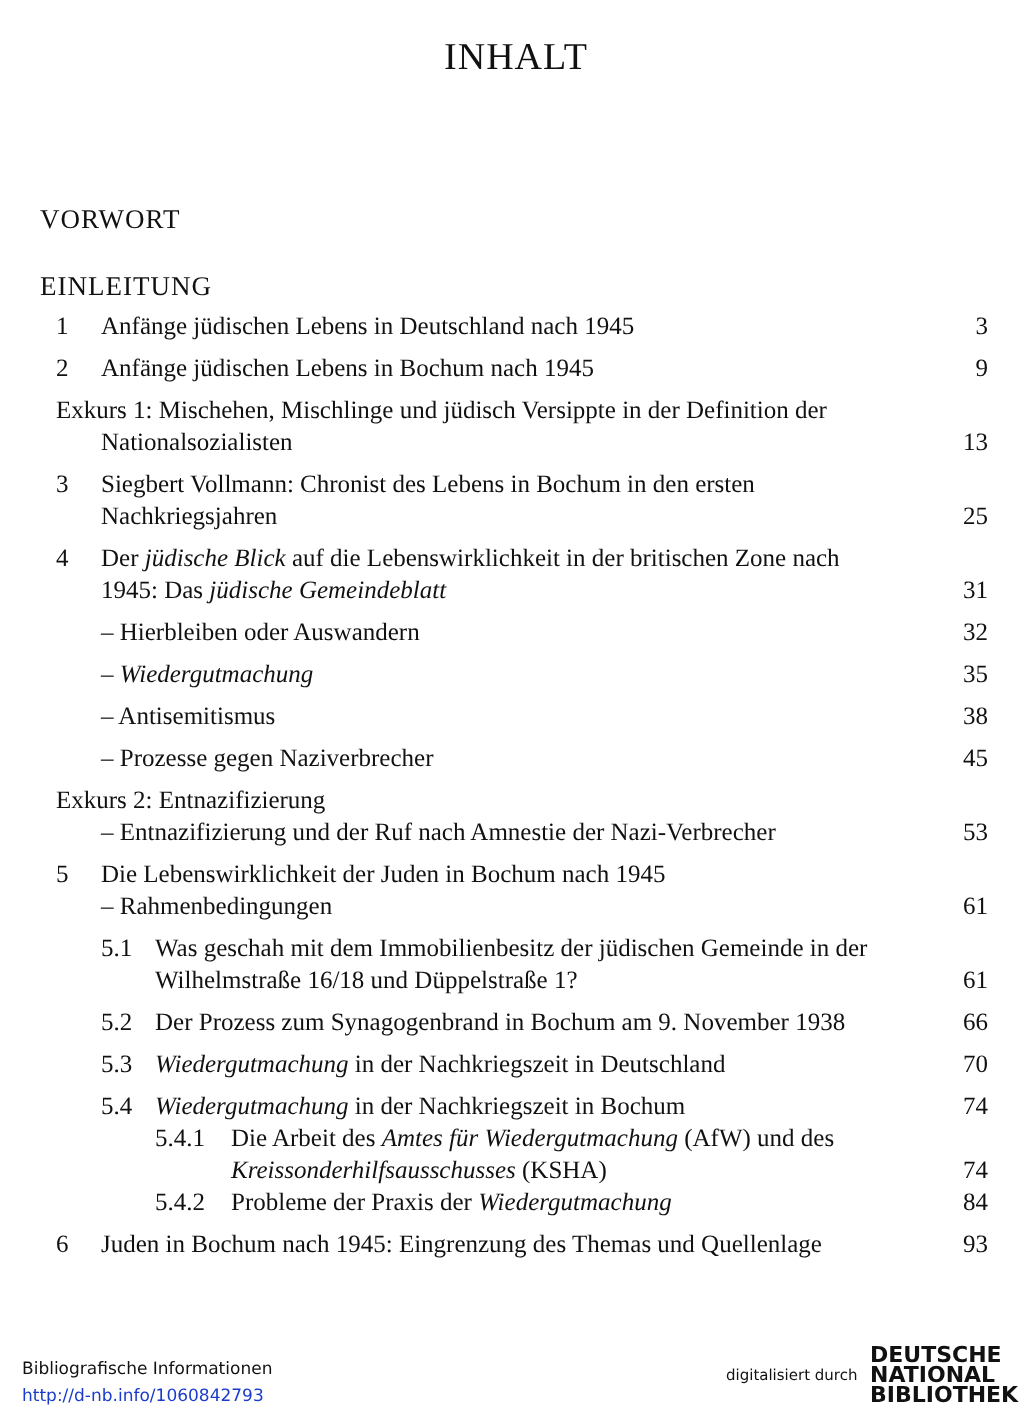INHALT
VORWORT
EINLEITUNG
1 Anfänge jüdischen Lebens in Deutschland nach 1945 3
2 Anfänge jüdischen Lebens in Bochum nach 1945 9
Exkurs 1: Mischehen, Mischlinge und jüdisch Versippte in der Definition der
Nationalsozialisten 13
3 Siegbert Vollmann: Chronist des Lebens in Bochum in den ersten
Nachkriegsjahren 25
4 Der jüdische Blick auf die Lebenswirklichkeit in der britischen Zone nach
1945: Das jüdische Gemeindeblatt 31
– Hierbleiben oder Auswandern 32
– Wiedergutmachung 35
– Antisemitismus 38
– Prozesse gegen Naziverbrecher 45
Exkurs 2: Entnazifizierung
– Entnazifizierung und der Ruf nach Amnestie der Nazi-Verbrecher 53
5 Die Lebenswirklichkeit der Juden in Bochum nach 1945
– Rahmenbedingungen 61
5.1 Was geschah mit dem Immobilienbesitz der jüdischen Gemeinde in der
Wilhelmstraße 16/18 und Düppelstraße 1? 61
5.2 Der Prozess zum Synagogenbrand in Bochum am 9. November 1938 66
5.3 Wiedergutmachung in der Nachkriegszeit in Deutschland 70
5.4 Wiedergutmachung in der Nachkriegszeit in Bochum 74
5.4.1 Die Arbeit des Amtes für Wiedergutmachung (AfW) und des
Kreissonderhilfsausschusses (KSHA) 74
5.4.2 Probleme der Praxis der Wiedergutmachung 84
6 Juden in Bochum nach 1945: Eingrenzung des Themas und Quellenlage 93
Bibliografische Informationen
http://d-nb.info/1060842793
digitalisiert durch
DEUTSCHE
NATIONAL
BIBLIOTHEK